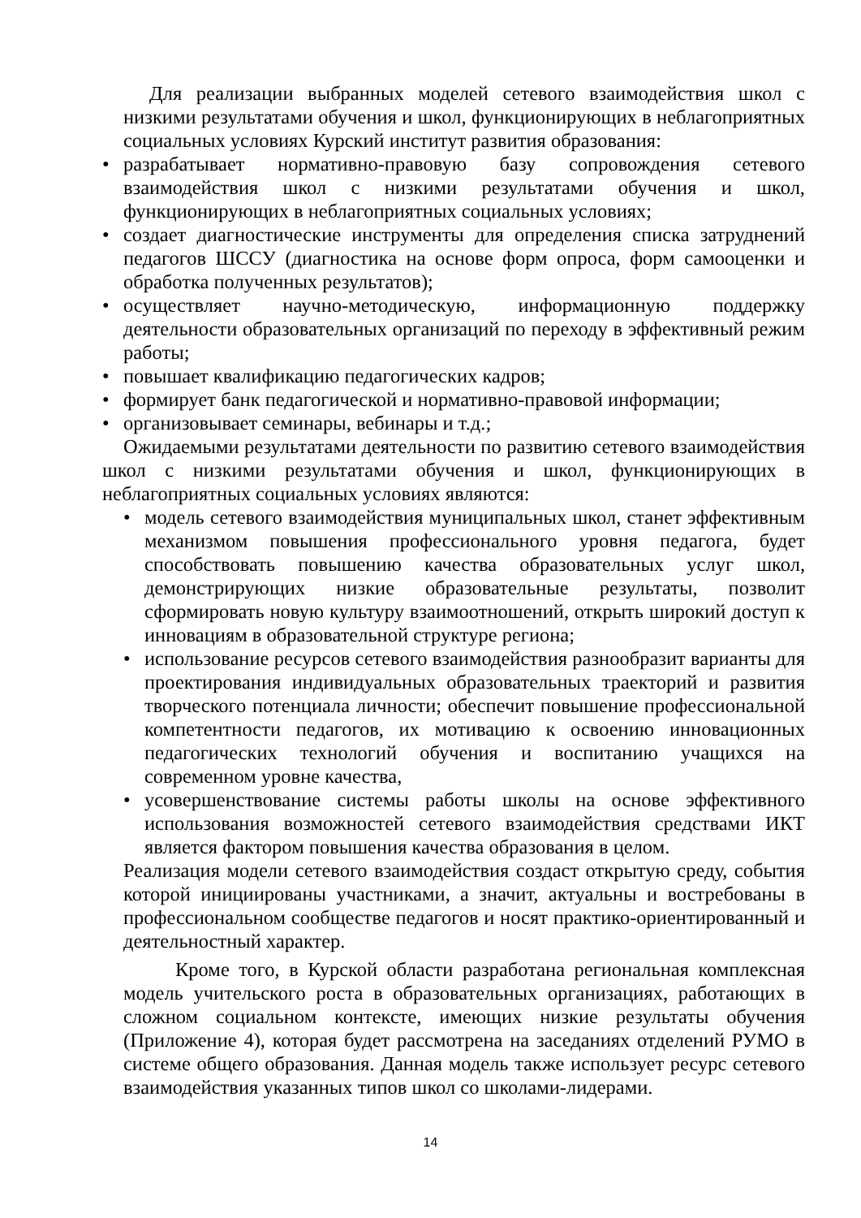Для реализации выбранных моделей сетевого взаимодействия школ с низкими результатами обучения и школ, функционирующих в неблагоприятных социальных условиях Курский институт развития образования:
• разрабатывает нормативно-правовую базу сопровождения сетевого взаимодействия школ с низкими результатами обучения и школ, функционирующих в неблагоприятных социальных условиях;
• создает диагностические инструменты для определения списка затруднений педагогов ШССУ (диагностика на основе форм опроса, форм самооценки и обработка полученных результатов);
• осуществляет научно-методическую, информационную поддержку деятельности образовательных организаций по переходу в эффективный режим работы;
• повышает квалификацию педагогических кадров;
• формирует банк педагогической и нормативно-правовой информации;
• организовывает семинары, вебинары и т.д.;
Ожидаемыми результатами деятельности по развитию сетевого взаимодействия школ с низкими результатами обучения и школ, функционирующих в неблагоприятных социальных условиях являются:
• модель сетевого взаимодействия муниципальных школ, станет эффективным механизмом повышения профессионального уровня педагога, будет способствовать повышению качества образовательных услуг школ, демонстрирующих низкие образовательные результаты, позволит сформировать новую культуру взаимоотношений, открыть широкий доступ к инновациям в образовательной структуре региона;
• использование ресурсов сетевого взаимодействия разнообразит варианты для проектирования индивидуальных образовательных траекторий и развития творческого потенциала личности; обеспечит повышение профессиональной компетентности педагогов, их мотивацию к освоению инновационных педагогических технологий обучения и воспитанию учащихся на современном уровне качества,
• усовершенствование системы работы школы на основе эффективного использования возможностей сетевого взаимодействия средствами ИКТ является фактором повышения качества образования в целом.
Реализация модели сетевого взаимодействия создаст открытую среду, события которой инициированы участниками, а значит, актуальны и востребованы в профессиональном сообществе педагогов и носят практико-ориентированный и деятельностный характер.
Кроме того, в Курской области разработана региональная комплексная модель учительского роста в образовательных организациях, работающих в сложном социальном контексте, имеющих низкие результаты обучения (Приложение 4), которая будет рассмотрена на заседаниях отделений РУМО в системе общего образования. Данная модель также использует ресурс сетевого взаимодействия указанных типов школ со школами-лидерами.
14